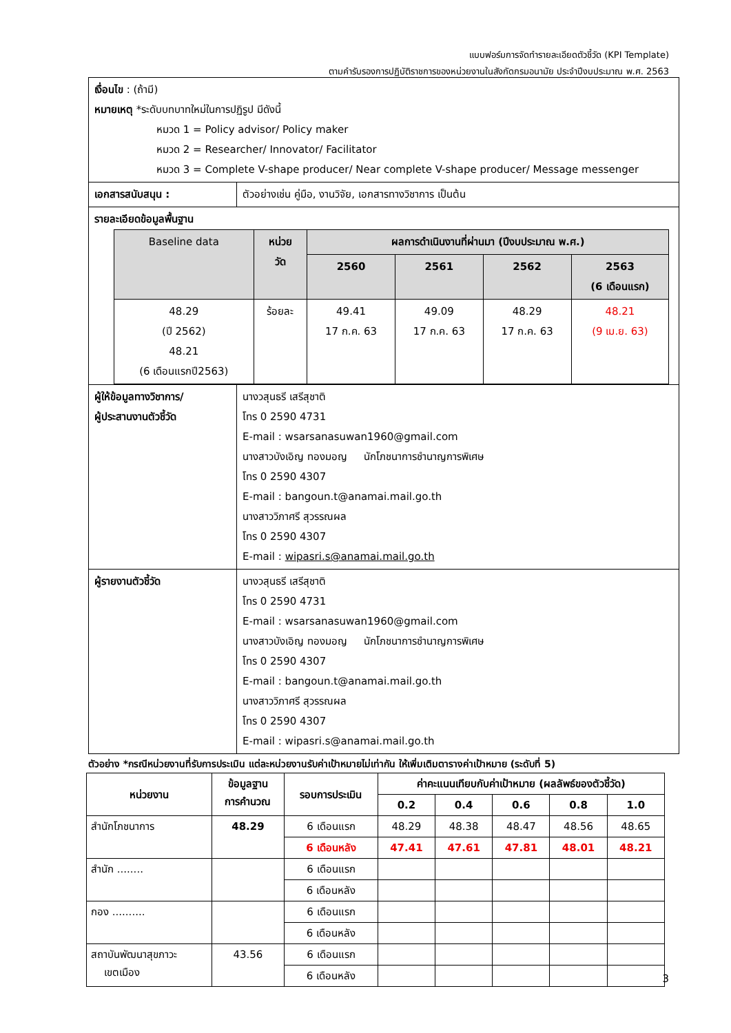แบบฟอร์มการจัดทำรายละเอียดตัวชี้วัด (KPI Template)
ตามคำรับรองการปฏิบัติราชการของหน่วยงานในสังกัดกรมอนามัย ประจำปีงบประมาณ พ.ศ. 2563
| เงื่อนไข : (ถ้ามี) หมายเหตุ *ระดับบทบาทใหม่ในการปฏิรูป มีดังนี้ หมวด 1 = Policy advisor/ Policy maker หมวด 2 = Researcher/ Innovator/ Facilitator หมวด 3 = Complete V-shape producer/ Near complete V-shape producer/ Message messenger | |
| เอกสารสนับสนุน : | ตัวอย่างเช่น คู่มือ, งานวิจัย, เอกสารทางวิชาการ เป็นต้น |
| รายละเอียดข้อมูลพื้นฐาน / Baseline data / หน่วย วัด / ผลการดำเนินงานที่ผ่านมา (ปีงบประมาณ พ.ศ.) / / / / / --- / --- / --- / --- / --- / --- / / / / 2560 / 2561 / 2562 / 2563 (6 เดือนแรก) / / 48.29 (ปี 2562) 48.21 (6 เดือนแรกปี2563) / ร้อยละ / 49.41 17 ก.ค. 63 / 49.09 17 ก.ค. 63 / 48.29 17 ก.ค. 63 / 48.21 (9 เม.ย. 63) / | |
| ผู้ให้ข้อมูลทางวิชาการ/ ผู้ประสานงานตัวชี้วัด | นางวสุนธรี เสรีสุชาติ โทร 0 2590 4731 E-mail : wsarsanasuwan1960@gmail.com นางสาวบังเอิญ ทองมอญ นักโภชนาการชำนาญการพิเศษ โทร 0 2590 4307 E-mail : bangoun.t@anamai.mail.go.th นางสาววิภาศรี สุวรรณผล โทร 0 2590 4307 E-mail : wipasri.s@anamai.mail.go.th |
| ผู้รายงานตัวชี้วัด | นางวสุนธรี เสรีสุชาติ โทร 0 2590 4731 E-mail : wsarsanasuwan1960@gmail.com นางสาวบังเอิญ ทองมอญ นักโภชนาการชำนาญการพิเศษ โทร 0 2590 4307 E-mail : bangoun.t@anamai.mail.go.th นางสาววิภาศรี สุวรรณผล โทร 0 2590 4307 E-mail : wipasri.s@anamai.mail.go.th |
ตัวอย่าง *กรณีหน่วยงานที่รับการประเมิน แต่ละหน่วยงานรับค่าเป้าหมายไม่เท่ากัน ให้เพิ่มเติมตารางค่าเป้าหมาย (ระดับที่ 5)
| หน่วยงาน | ข้อมูลฐาน การคำนวณ | รอบการประเมิน | ค่าคะแนนเทียบกับค่าเป้าหมาย (ผลลัพธ์ของตัวชี้วัด) | | | | |
| --- | --- | --- | --- | --- | --- | --- | --- |
| | | | 0.2 | 0.4 | 0.6 | 0.8 | 1.0 |
| สำนักโภชนาการ | 48.29 | 6 เดือนแรก | 48.29 | 48.38 | 48.47 | 48.56 | 48.65 |
| | | 6 เดือนหลัง | 47.41 | 47.61 | 47.81 | 48.01 | 48.21 |
| สำนัก ........ | | 6 เดือนแรก | | | | | |
| | | 6 เดือนหลัง | | | | | |
| กอง .......... | | 6 เดือนแรก | | | | | |
| | | 6 เดือนหลัง | | | | | |
| สถาบันพัฒนาสุขภาวะ เขตเมือง | 43.56 | 6 เดือนแรก | | | | | |
| | | 6 เดือนหลัง | | | | | |
3